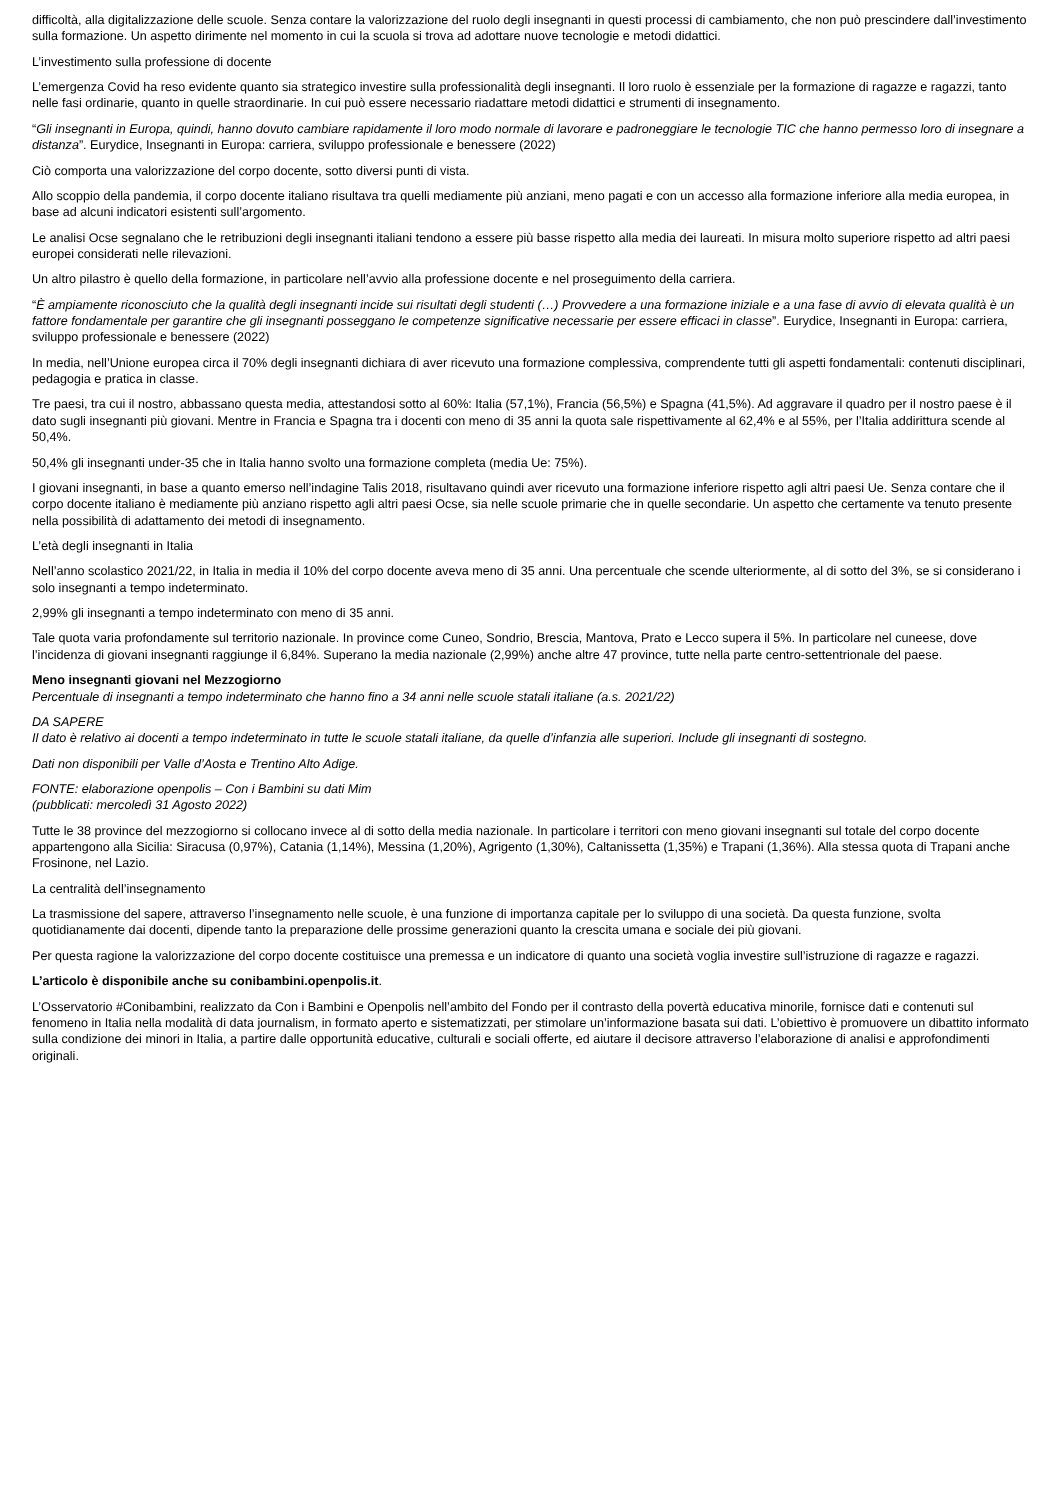difficoltà, alla digitalizzazione delle scuole. Senza contare la valorizzazione del ruolo degli insegnanti in questi processi di cambiamento, che non può prescindere dall’investimento sulla formazione. Un aspetto dirimente nel momento in cui la scuola si trova ad adottare nuove tecnologie e metodi didattici.
L’investimento sulla professione di docente
L’emergenza Covid ha reso evidente quanto sia strategico investire sulla professionalità degli insegnanti. Il loro ruolo è essenziale per la formazione di ragazze e ragazzi, tanto nelle fasi ordinarie, quanto in quelle straordinarie. In cui può essere necessario riadattare metodi didattici e strumenti di insegnamento.
“Gli insegnanti in Europa, quindi, hanno dovuto cambiare rapidamente il loro modo normale di lavorare e padroneggiare le tecnologie TIC che hanno permesso loro di insegnare a distanza”. Eurydice, Insegnanti in Europa: carriera, sviluppo professionale e benessere (2022)
Ciò comporta una valorizzazione del corpo docente, sotto diversi punti di vista.
Allo scoppio della pandemia, il corpo docente italiano risultava tra quelli mediamente più anziani, meno pagati e con un accesso alla formazione inferiore alla media europea, in base ad alcuni indicatori esistenti sull’argomento.
Le analisi Ocse segnalano che le retribuzioni degli insegnanti italiani tendono a essere più basse rispetto alla media dei laureati. In misura molto superiore rispetto ad altri paesi europei considerati nelle rilevazioni.
Un altro pilastro è quello della formazione, in particolare nell’avvio alla professione docente e nel proseguimento della carriera.
“È ampiamente riconosciuto che la qualità degli insegnanti incide sui risultati degli studenti (…) Provvedere a una formazione iniziale e a una fase di avvio di elevata qualità è un fattore fondamentale per garantire che gli insegnanti posseggano le competenze significative necessarie per essere efficaci in classe”. Eurydice, Insegnanti in Europa: carriera, sviluppo professionale e benessere (2022)
In media, nell’Unione europea circa il 70% degli insegnanti dichiara di aver ricevuto una formazione complessiva, comprendente tutti gli aspetti fondamentali: contenuti disciplinari, pedagogia e pratica in classe.
Tre paesi, tra cui il nostro, abbassano questa media, attestandosi sotto al 60%: Italia (57,1%), Francia (56,5%) e Spagna (41,5%). Ad aggravare il quadro per il nostro paese è il dato sugli insegnanti più giovani. Mentre in Francia e Spagna tra i docenti con meno di 35 anni la quota sale rispettivamente al 62,4% e al 55%, per l’Italia addirittura scende al 50,4%.
50,4% gli insegnanti under-35 che in Italia hanno svolto una formazione completa (media Ue: 75%).
I giovani insegnanti, in base a quanto emerso nell’indagine Talis 2018, risultavano quindi aver ricevuto una formazione inferiore rispetto agli altri paesi Ue. Senza contare che il corpo docente italiano è mediamente più anziano rispetto agli altri paesi Ocse, sia nelle scuole primarie che in quelle secondarie. Un aspetto che certamente va tenuto presente nella possibilità di adattamento dei metodi di insegnamento.
L’età degli insegnanti in Italia
Nell’anno scolastico 2021/22, in Italia in media il 10% del corpo docente aveva meno di 35 anni. Una percentuale che scende ulteriormente, al di sotto del 3%, se si considerano i solo insegnanti a tempo indeterminato.
2,99% gli insegnanti a tempo indeterminato con meno di 35 anni.
Tale quota varia profondamente sul territorio nazionale. In province come Cuneo, Sondrio, Brescia, Mantova, Prato e Lecco supera il 5%. In particolare nel cuneese, dove l’incidenza di giovani insegnanti raggiunge il 6,84%. Superano la media nazionale (2,99%) anche altre 47 province, tutte nella parte centro-settentrionale del paese.
Meno insegnanti giovani nel Mezzogiorno
Percentuale di insegnanti a tempo indeterminato che hanno fino a 34 anni nelle scuole statali italiane (a.s. 2021/22)
DA SAPERE
Il dato è relativo ai docenti a tempo indeterminato in tutte le scuole statali italiane, da quelle d’infanzia alle superiori. Include gli insegnanti di sostegno.
Dati non disponibili per Valle d’Aosta e Trentino Alto Adige.
FONTE: elaborazione openpolis – Con i Bambini su dati Mim
(pubblicati: mercoledì 31 Agosto 2022)
Tutte le 38 province del mezzogiorno si collocano invece al di sotto della media nazionale. In particolare i territori con meno giovani insegnanti sul totale del corpo docente appartengono alla Sicilia: Siracusa (0,97%), Catania (1,14%), Messina (1,20%), Agrigento (1,30%), Caltanissetta (1,35%) e Trapani (1,36%). Alla stessa quota di Trapani anche Frosinone, nel Lazio.
La centralità dell’insegnamento
La trasmissione del sapere, attraverso l’insegnamento nelle scuole, è una funzione di importanza capitale per lo sviluppo di una società. Da questa funzione, svolta quotidianamente dai docenti, dipende tanto la preparazione delle prossime generazioni quanto la crescita umana e sociale dei più giovani.
Per questa ragione la valorizzazione del corpo docente costituisce una premessa e un indicatore di quanto una società voglia investire sull’istruzione di ragazze e ragazzi.
L’articolo è disponibile anche su conibambini.openpolis.it.
L’Osservatorio #Conibambini, realizzato da Con i Bambini e Openpolis nell’ambito del Fondo per il contrasto della povertà educativa minorile, fornisce dati e contenuti sul fenomeno in Italia nella modalità di data journalism, in formato aperto e sistematizzati, per stimolare un’informazione basata sui dati. L’obiettivo è promuovere un dibattito informato sulla condizione dei minori in Italia, a partire dalle opportunità educative, culturali e sociali offerte, ed aiutare il decisore attraverso l’elaborazione di analisi e approfondimenti originali.